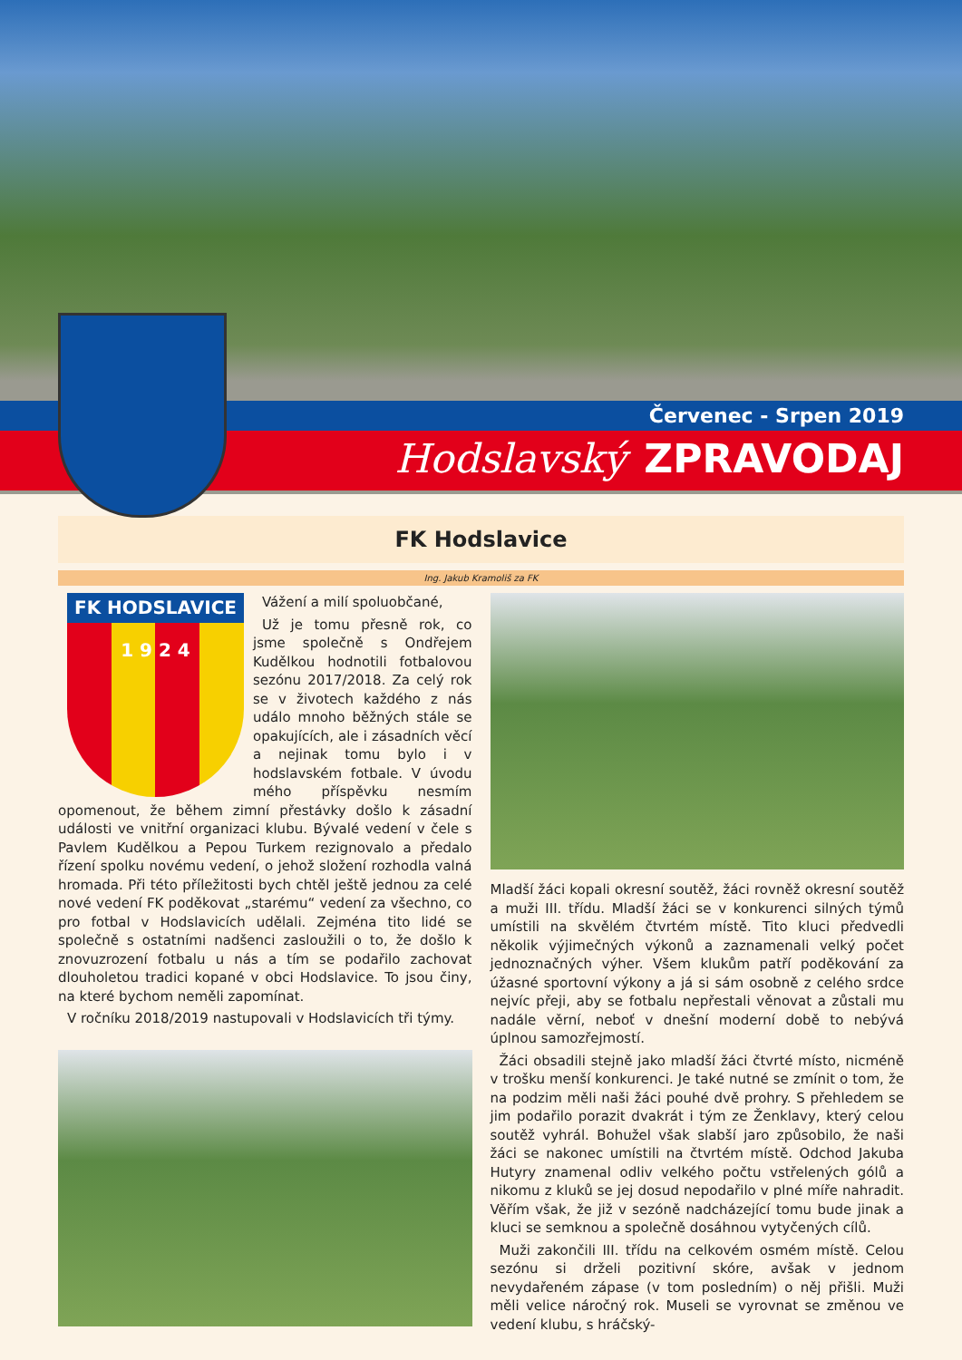Červenec - Srpen 2019
Hodslavský ZPRAVODAJ
FK Hodslavice
Ing. Jakub Kramoliš za FK
FK HODSLAVICE
1 9 2 4
Vážení a milí spoluobčané,
Už je tomu přesně rok, co jsme společně s Ondřejem Kudělkou hodnotili fotbalovou sezónu 2017/2018. Za celý rok se v životech každého z nás událo mnoho běžných stále se opakujících, ale i zásadních věcí a nejinak tomu bylo i v hodslavském fotbale. V úvodu mého příspěvku nesmím opomenout, že během zimní přestávky došlo k zásadní události ve vnitřní organizaci klubu. Bývalé vedení v čele s Pavlem Kudělkou a Pepou Turkem rezignovalo a předalo řízení spolku novému vedení, o jehož složení rozhodla valná hromada. Při této příležitosti bych chtěl ještě jednou za celé nové vedení FK poděkovat „starému“ vedení za všechno, co pro fotbal v Hodslavicích udělali. Zejména tito lidé se společně s ostatními nadšenci zasloužili o to, že došlo k znovuzrození fotbalu u nás a tím se podařilo zachovat dlouholetou tradici kopané v obci Hodslavice. To jsou činy, na které bychom neměli zapomínat.
V ročníku 2018/2019 nastupovali v Hodslavicích tři týmy.
Mladší žáci kopali okresní soutěž, žáci rovněž okresní soutěž a muži III. třídu. Mladší žáci se v konkurenci silných týmů umístili na skvělém čtvrtém místě. Tito kluci předvedli několik výjimečných výkonů a zaznamenali velký počet jednoznačných výher. Všem klukům patří poděkování za úžasné sportovní výkony a já si sám osobně z celého srdce nejvíc přeji, aby se fotbalu nepřestali věnovat a zůstali mu nadále věrní, neboť v dnešní moderní době to nebývá úplnou samozřejmostí.
Žáci obsadili stejně jako mladší žáci čtvrté místo, nicméně v trošku menší konkurenci. Je také nutné se zmínit o tom, že na podzim měli naši žáci pouhé dvě prohry. S přehledem se jim podařilo porazit dvakrát i tým ze Ženklavy, který celou soutěž vyhrál. Bohužel však slabší jaro způsobilo, že naši žáci se nakonec umístili na čtvrtém místě. Odchod Jakuba Hutyry znamenal odliv velkého počtu vstřelených gólů a nikomu z kluků se jej dosud nepodařilo v plné míře nahradit. Věřím však, že již v sezóně nadcházející tomu bude jinak a kluci se semknou a společně dosáhnou vytyčených cílů.
Muži zakončili III. třídu na celkovém osmém místě. Celou sezónu si drželi pozitivní skóre, avšak v jednom nevydařeném zápase (v tom posledním) o něj přišli. Muži měli velice náročný rok. Museli se vyrovnat se změnou ve vedení klubu, s hráčský-